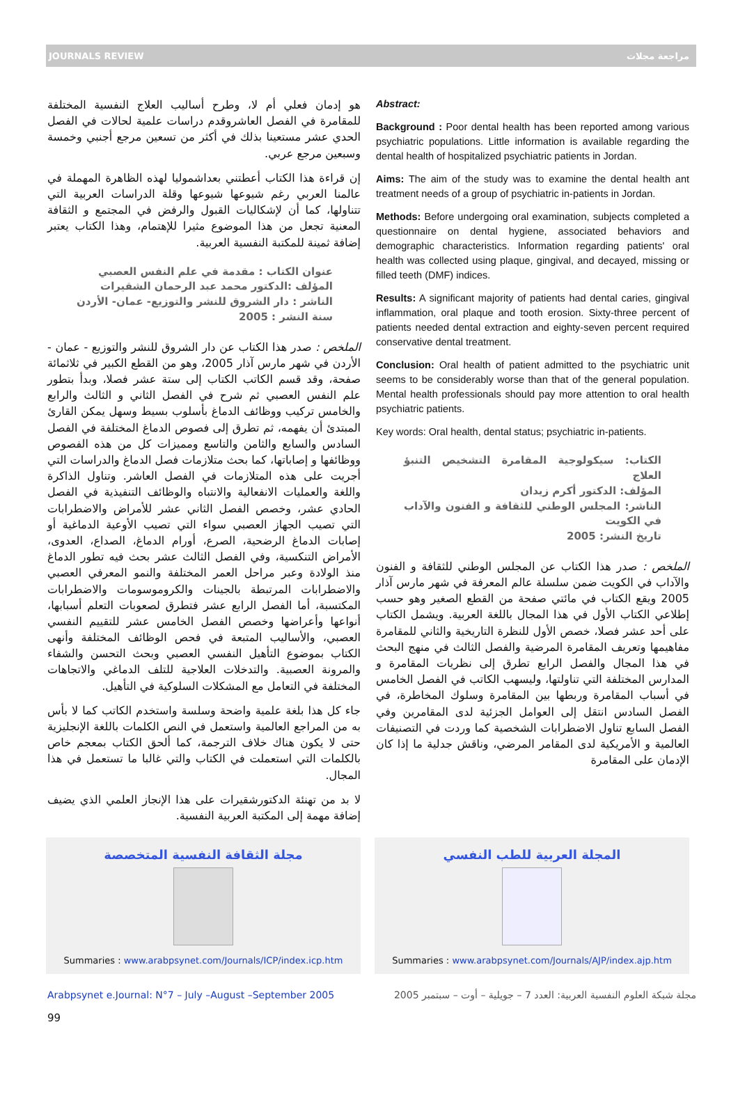JOURNALS REVIEW مراجعة مجلات
هو إدمان فعلي أم لا، وطرح أساليب العلاج النفسية المختلفة للمقامرة في الفصل العاشروقدم دراسات علمية لحالات في الفصل الحدي عشر مستعينا بذلك في أكثر من تسعين مرجع أجنبي وخمسة وسبعين مرجع عربي.
إن قراءة هذا الكتاب أعطتني بعداشموليا لهذه الظاهرة المهملة في عالمنا العربي رغم شيوعها شيوعها وقلة الدراسات العربية التي تتناولها، كما أن لإشكاليات القبول والرفض في المجتمع و الثقافة المعنية تجعل من هذا الموضوع مثيرا للإهتمام، وهذا الكتاب يعتبر إضافة ثمينة للمكتبة النفسية العربية.
عنوان الكتاب : مقدمة في علم النفس العصبي
المؤلف :الدكتور محمد عبد الرحمان الشقيرات
الناشر : دار الشروق للنشر والتوزيع- عمان- الأردن
سنة النشر : 2005
الملخص : صدر هذا الكتاب عن دار الشروق للنشر والتوزيع - عمان - الأردن في شهر مارس آذار 2005، وهو من القطع الكبير في ثلاثمائة صفحة، وقد قسم الكاتب الكتاب إلى ستة عشر فصلا، وبدأ بتطور علم النفس العصبي ثم شرح في الفصل الثاني و الثالث والرابع والخامس تركيب ووظائف الدماغ بأسلوب بسيط وسهل يمكن القارئ المبتدئ أن يفهمه، ثم تطرق إلى فصوص الدماغ المختلفة في الفصل السادس والسابع والثامن والتاسع ومميزات كل من هذه الفصوص ووظائفها و إصاباتها، كما بحث متلازمات فصل الدماغ والدراسات التي أجريت على هذه المتلازمات في الفصل العاشر. وتناول الذاكرة واللغة والعمليات الانفعالية والانتباه والوظائف التنفيذية في الفصل الحادي عشر، وخصص الفصل الثاني عشر للأمراض والاضطرابات التي تصيب الجهاز العصبي سواء التي تصيب الأوعية الدماغية أو إصابات الدماغ الرضحية، الصرع، أورام الدماغ، الصداع، العدوى، الأمراض التنكسية، وفي الفصل الثالث عشر بحث فيه تطور الدماغ منذ الولادة وعبر مراحل العمر المختلفة والنمو المعرفي العصبي والاضطرابات المرتبطة بالجينات والكروموسومات والاضطرابات المكتسبة، أما الفصل الرابع عشر فتطرق لصعوبات التعلم أسبابها، أنواعها وأعراضها وخصص الفصل الخامس عشر للتقييم النفسي العصبي، والأساليب المتبعة في فحص الوظائف المختلفة وأنهى الكتاب بموضوع التأهيل النفسي العصبي وبحث التحسن والشفاء والمرونة العصبية. والتدخلات العلاجية للتلف الدماغي والاتجاهات المختلفة في التعامل مع المشكلات السلوكية في التأهيل.
جاء كل هذا بلغة علمية واضحة وسلسة واستخدم الكاتب كما لا بأس به من المراجع العالمية واستعمل في النص الكلمات باللغة الإنجليزية حتى لا يكون هناك خلاف الترجمة، كما ألحق الكتاب بمعجم خاص بالكلمات التي استعملت في الكتاب والتي غالبا ما تستعمل في هذا المجال.
لا بد من تهنئة الدكتورشقيرات على هذا الإنجاز العلمي الذي يضيف إضافة مهمة إلى المكتبة العربية النفسية.
Abstract:
Background : Poor dental health has been reported among various psychiatric populations. Little information is available regarding the dental health of hospitalized psychiatric patients in Jordan.
Aims: The aim of the study was to examine the dental health ant treatment needs of a group of psychiatric in-patients in Jordan.
Methods: Before undergoing oral examination, subjects completed a questionnaire on dental hygiene, associated behaviors and demographic characteristics. Information regarding patients' oral health was collected using plaque, gingival, and decayed, missing or filled teeth (DMF) indices.
Results: A significant majority of patients had dental caries, gingival inflammation, oral plaque and tooth erosion. Sixty-three percent of patients needed dental extraction and eighty-seven percent required conservative dental treatment.
Conclusion: Oral health of patient admitted to the psychiatric unit seems to be considerably worse than that of the general population. Mental health professionals should pay more attention to oral health psychiatric patients.
Key words: Oral health, dental status; psychiatric in-patients.
الكتاب: سيكولوجية المقامرة التشخيص التنبؤ العلاج
المؤلف: الدكتور أكرم زيدان
الناشر: المجلس الوطني للثقافة و الفنون والآداب في الكويت
تاريخ النشر: 2005
الملخص : صدر هذا الكتاب عن المجلس الوطني للثقافة و الفنون والآداب في الكويت ضمن سلسلة عالم المعرفة في شهر مارس آذار 2005 ويقع الكتاب في مائتي صفحة من القطع الصغير وهو حسب إطلاعي الكتاب الأول في هذا المجال باللغة العربية. ويشمل الكتاب على أحد عشر فصلا، خصص الأول للنظرة التاريخية والثاني للمقامرة مفاهيمها وتعريف المقامرة المرضية والفصل الثالث في منهج البحث في هذا المجال والفصل الرابع تطرق إلى نظريات المقامرة و المدارس المختلفة التي تناولتها، وليسهب الكاتب في الفصل الخامس في أسباب المقامرة وربطها بين المقامرة وسلوك المخاطرة، في الفصل السادس انتقل إلى العوامل الجزئية لدى المقامرين وفي الفصل السابع تناول الاضطرابات الشخصية كما وردت في التصنيفات العالمية و الأمريكية لدى المقامر المرضي، وناقش جدلية ما إذا كان الإدمان على المقامرة
مجلة الثقافة النفسية المتخصصة
Summaries : www.arabpsynet.com/Journals/ICP/index.icp.htm
المجلة العربية للطب النفسي
Summaries : www.arabpsynet.com/Journals/AJP/index.ajp.htm
Arabpsynet e.Journal: N°7 – July –August –September 2005 مجلة شبكة العلوم النفسية العربية: العدد 7 – جويلية – أوت – سبتمبر 2005
99